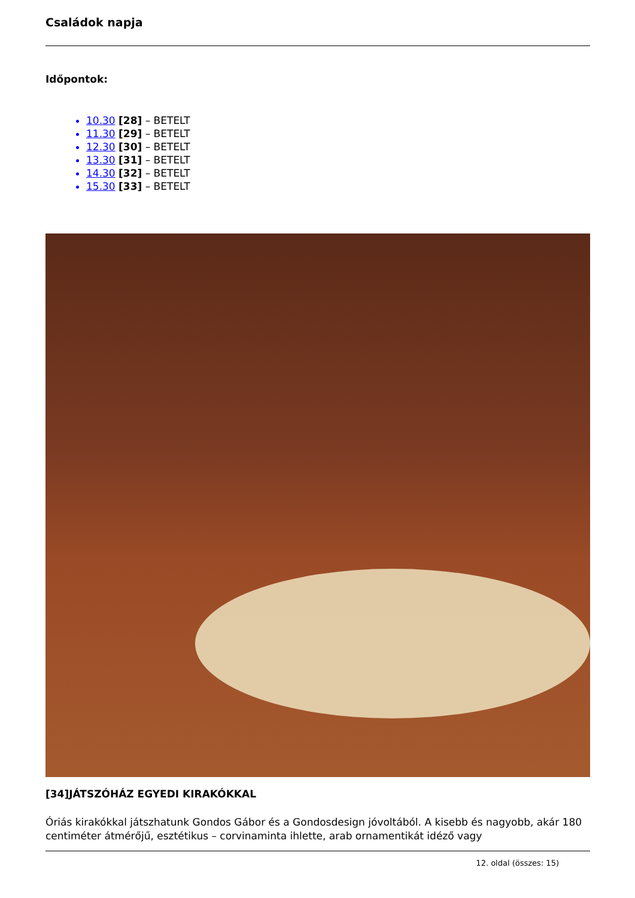Családok napja
Időpontok:
10.30 [28] – BETELT
11.30 [29] – BETELT
12.30 [30] – BETELT
13.30 [31] – BETELT
14.30 [32] – BETELT
15.30 [33] – BETELT
[34]JÁTSZÓHÁZ EGYEDI KIRAKÓKKAL
Óriás kirakókkal játszhatunk Gondos Gábor és a Gondosdesign jóvoltából. A kisebb és nagyobb, akár 180 centiméter átmérőjű, esztétikus – corvinaminta ihlette, arab ornamentikát idéző vagy
12. oldal (összes: 15)